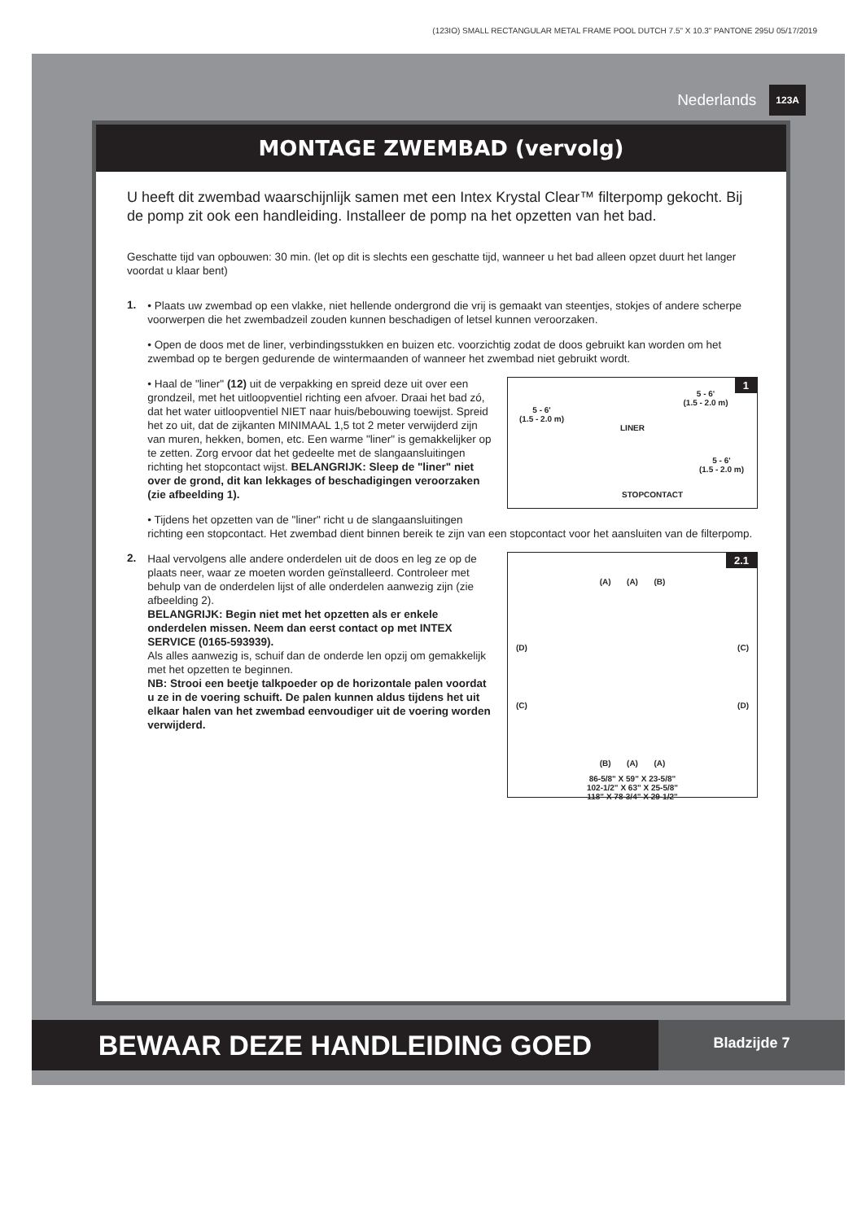(123IO) SMALL RECTANGULAR METAL FRAME POOL DUTCH 7.5" X 10.3" PANTONE 295U 05/17/2019
Nederlands 123A
MONTAGE ZWEMBAD (vervolg)
U heeft dit zwembad waarschijnlijk samen met een Intex Krystal Clear™ filterpomp gekocht. Bij de pomp zit ook een handleiding. Installeer de pomp na het opzetten van het bad.
Geschatte tijd van opbouwen: 30 min. (let op dit is slechts een geschatte tijd, wanneer u het bad alleen opzet duurt het langer voordat u klaar bent)
1.
• Plaats uw zwembad op een vlakke, niet hellende ondergrond die vrij is gemaakt van steentjes, stokjes of andere scherpe voorwerpen die het zwembadzeil zouden kunnen beschadigen of letsel kunnen veroorzaken.
• Open de doos met de liner, verbindingsstukken en buizen etc. voorzichtig zodat de doos gebruikt kan worden om het zwembad op te bergen gedurende de wintermaanden of wanneer het zwembad niet gebruikt wordt.
1
5 - 6'
(1.5 - 2.0 m)
5 - 6'
(1.5 - 2.0 m)
LINER
5 - 6'
(1.5 - 2.0 m)
STOPCONTACT
• Haal de "liner" (12) uit de verpakking en spreid deze uit over een grondzeil, met het uitloopventiel richting een afvoer. Draai het bad zó, dat het water uitloopventiel NIET naar huis/bebouwing toewijst. Spreid het zo uit, dat de zijkanten MINIMAAL 1,5 tot 2 meter verwijderd zijn van muren, hekken, bomen, etc. Een warme "liner" is gemakkelijker op te zetten. Zorg ervoor dat het gedeelte met de slangaansluitingen richting het stopcontact wijst. BELANGRIJK: Sleep de "liner" niet over de grond, dit kan lekkages of beschadigingen veroorzaken (zie afbeelding 1).
• Tijdens het opzetten van de "liner" richt u de slangaansluitingen richting een stopcontact. Het zwembad dient binnen bereik te zijn van een stopcontact voor het aansluiten van de filterpomp.
2.
2.1
(A) (A) (B)
(D) (C)
(C) (D)
(B) (A) (A)
86-5/8" X 59" X 23-5/8"
102-1/2" X 63" X 25-5/8"
118" X 78-3/4" X 29-1/2"
Haal vervolgens alle andere onderdelen uit de doos en leg ze op de plaats neer, waar ze moeten worden geïnstalleerd. Controleer met behulp van de onderdelen lijst of alle onderdelen aanwezig zijn (zie afbeelding 2).
BELANGRIJK: Begin niet met het opzetten als er enkele onderdelen missen. Neem dan eerst contact op met INTEX SERVICE (0165-593939).
Als alles aanwezig is, schuif dan de onderde len opzij om gemakkelijk met het opzetten te beginnen.
NB: Strooi een beetje talkpoeder op de horizontale palen voordat u ze in de voering schuift. De palen kunnen aldus tijdens het uit elkaar halen van het zwembad eenvoudiger uit de voering worden verwijderd.
BEWAAR DEZE HANDLEIDING GOED Bladzijde 7